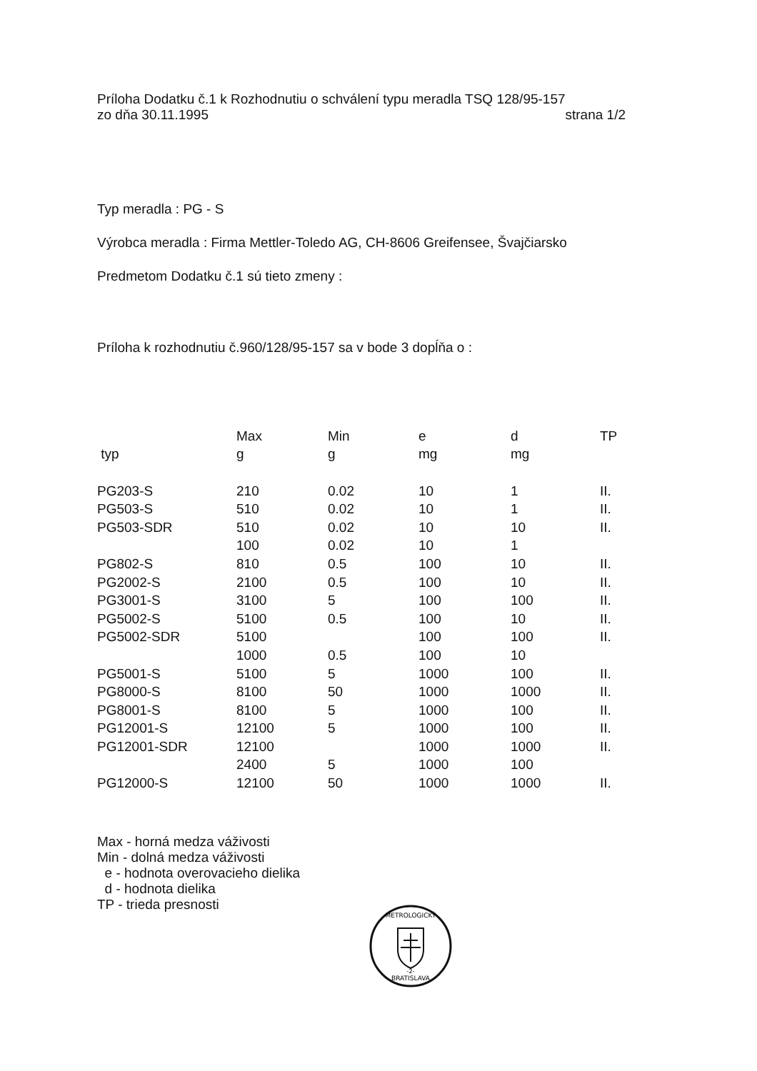Príloha Dodatku č.1 k Rozhodnutiu o schválení typu meradla TSQ 128/95-157
zo dňa 30.11.1995 strana 1/2
Typ meradla : PG - S
Výrobca meradla : Firma Mettler-Toledo AG, CH-8606 Greifensee, Švajčiarsko
Predmetom Dodatku č.1 sú tieto zmeny :
Príloha k rozhodnutiu č.960/128/95-157 sa v bode 3 dopĺňa o :
| | Max | Min | e | d | TP |
| --- | --- | --- | --- | --- | --- |
| typ | g | g | mg | mg | |
| PG203-S | 210 | 0.02 | 10 | 1 | II. |
| PG503-S | 510 | 0.02 | 10 | 1 | II. |
| PG503-SDR | 510 | 0.02 | 10 | 10 | II. |
| | 100 | 0.02 | 10 | 1 | |
| PG802-S | 810 | 0.5 | 100 | 10 | II. |
| PG2002-S | 2100 | 0.5 | 100 | 10 | II. |
| PG3001-S | 3100 | 5 | 100 | 100 | II. |
| PG5002-S | 5100 | 0.5 | 100 | 10 | II. |
| PG5002-SDR | 5100 | | 100 | 100 | II. |
| | 1000 | 0.5 | 100 | 10 | |
| PG5001-S | 5100 | 5 | 1000 | 100 | II. |
| PG8000-S | 8100 | 50 | 1000 | 1000 | II. |
| PG8001-S | 8100 | 5 | 1000 | 100 | II. |
| PG12001-S | 12100 | 5 | 1000 | 100 | II. |
| PG12001-SDR | 12100 | | 1000 | 1000 | II. |
| | 2400 | 5 | 1000 | 100 | |
| PG12000-S | 12100 | 50 | 1000 | 1000 | II. |
Max - horná medza váživosti
Min - dolná medza váživosti
e - hodnota overovacieho dielika
d - hodnota dielika
TP - trieda presnosti
METROLOGICKÝ
BRATISLAVA
-2-